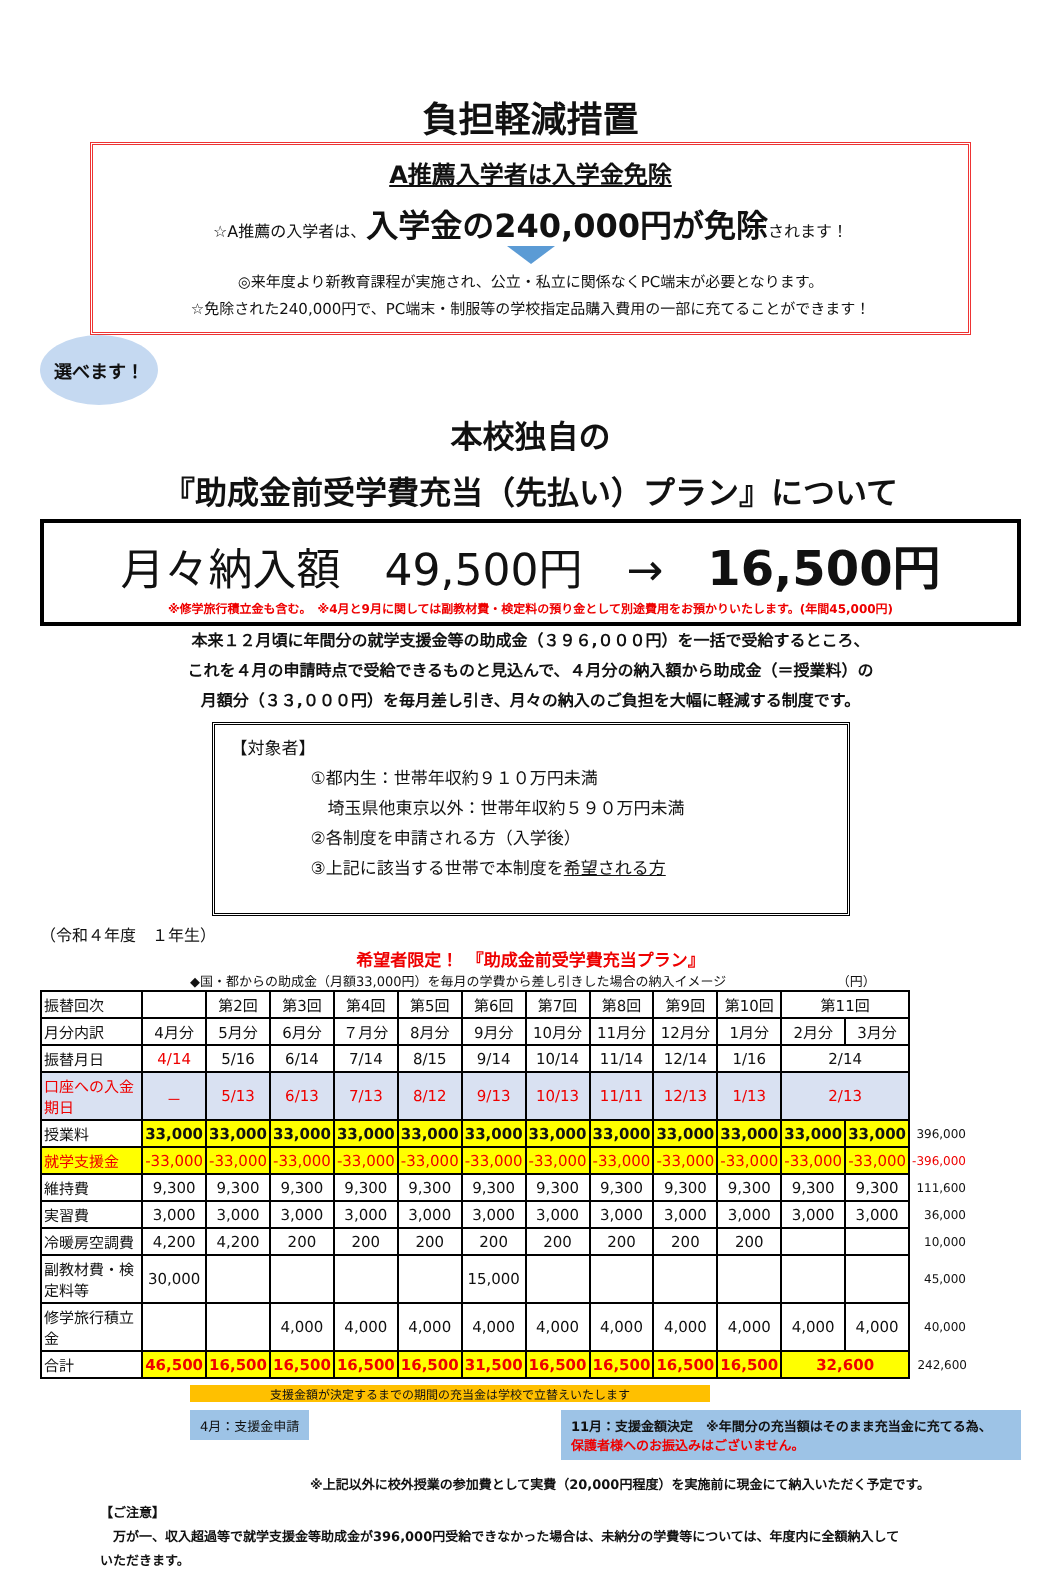負担軽減措置
A推薦入学者は入学金免除
☆A推薦の入学者は、入学金の240,000円が免除されます！
◎来年度より新教育課程が実施され、公立・私立に関係なくPC端末が必要となります。
☆免除された240,000円で、PC端末・制服等の学校指定品購入費用の一部に充てることができます！
選べます！
本校独自の
『助成金前受学費充当（先払い）プラン』について
月々納入額　49,500円　→　16,500円
※修学旅行積立金も含む。　※4月と9月に関しては副教材費・検定料の預り金として別途費用をお預かりいたします。(年間45,000円)
本来１２月頃に年間分の就学支援金等の助成金（３９６,０００円）を一括で受給するところ、
これを４月の申請時点で受給できるものと見込んで、４月分の納入額から助成金（＝授業料）の
月額分（３３,０００円）を毎月差し引き、月々の納入のご負担を大幅に軽減する制度です。
【対象者】
①都内生：世帯年収約９１０万円未満
　埼玉県他東京以外：世帯年収約５９０万円未満
②各制度を申請される方（入学後）
③上記に該当する世帯で本制度を希望される方
（令和４年度　１年生）
希望者限定！　『助成金前受学費充当プラン』
◆国・都からの助成金（月額33,000円）を毎月の学費から差し引きした場合の納入イメージ　　　　　　　　　（円）
| 振替回次 | | 第2回 | 第3回 | 第4回 | 第5回 | 第6回 | 第7回 | 第8回 | 第9回 | 第10回 | 第11回 | | |
| 月分内訳 | 4月分 | 5月分 | 6月分 | ７月分 | 8月分 | 9月分 | 10月分 | 11月分 | 12月分 | 1月分 | 2月分 | 3月分 | |
| 振替月日 | 4/14 | 5/16 | 6/14 | 7/14 | 8/15 | 9/14 | 10/14 | 11/14 | 12/14 | 1/16 | 2/14 | | |
| 口座への入金期日 | － | 5/13 | 6/13 | 7/13 | 8/12 | 9/13 | 10/13 | 11/11 | 12/13 | 1/13 | 2/13 | | |
| 授業料 | 33,000 | 33,000 | 33,000 | 33,000 | 33,000 | 33,000 | 33,000 | 33,000 | 33,000 | 33,000 | 33,000 | 33,000 | 396,000 |
| 就学支援金 | -33,000 | -33,000 | -33,000 | -33,000 | -33,000 | -33,000 | -33,000 | -33,000 | -33,000 | -33,000 | -33,000 | -33,000 | -396,000 |
| 維持費 | 9,300 | 9,300 | 9,300 | 9,300 | 9,300 | 9,300 | 9,300 | 9,300 | 9,300 | 9,300 | 9,300 | 9,300 | 111,600 |
| 実習費 | 3,000 | 3,000 | 3,000 | 3,000 | 3,000 | 3,000 | 3,000 | 3,000 | 3,000 | 3,000 | 3,000 | 3,000 | 36,000 |
| 冷暖房空調費 | 4,200 | 4,200 | 200 | 200 | 200 | 200 | 200 | 200 | 200 | 200 | | | 10,000 |
| 副教材費・検定料等 | 30,000 | | | | | 15,000 | | | | | | | 45,000 |
| 修学旅行積立金 | | | 4,000 | 4,000 | 4,000 | 4,000 | 4,000 | 4,000 | 4,000 | 4,000 | 4,000 | 4,000 | 40,000 |
| 合計 | 46,500 | 16,500 | 16,500 | 16,500 | 16,500 | 31,500 | 16,500 | 16,500 | 16,500 | 16,500 | 32,600 | | 242,600 |
支援金額が決定するまでの期間の充当金は学校で立替えいたします
4月：支援金申請
11月：支援金額決定　※年間分の充当額はそのまま充当金に充てる為、
保護者様へのお振込みはございません。
※上記以外に校外授業の参加費として実費（20,000円程度）を実施前に現金にて納入いただく予定です。
【ご注意】
　万が一、収入超過等で就学支援金等助成金が396,000円受給できなかった場合は、未納分の学費等については、年度内に全額納入して
いただきます。